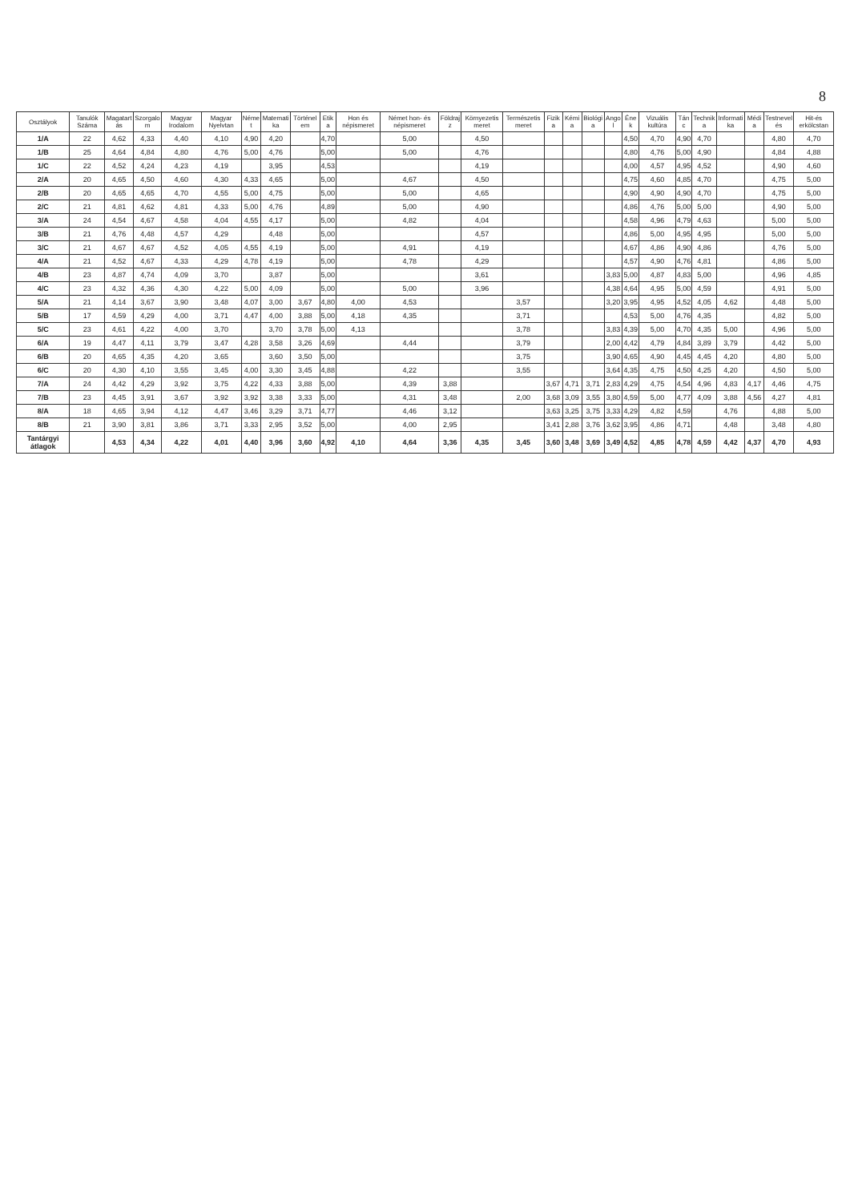8
| Osztályok | Tanulók Száma | Magatartás | Szorgalom | Magyar Irodalom | Magyar Nyelvtan | Német | Matematika | Történelem | Etika | Hon és népismeret | Német hon- és népismeret | Földrajz | Környezetismeret | Természetismeret | Fizika | Kémia | Biológia | Angol | Ének | Vizuális kultúra | Tánc | Technika | Informatika | Média | Testnevelés | Hit-és erkölcstan |
| --- | --- | --- | --- | --- | --- | --- | --- | --- | --- | --- | --- | --- | --- | --- | --- | --- | --- | --- | --- | --- | --- | --- | --- | --- | --- | --- |
| 1/A | 22 | 4,62 | 4,33 | 4,40 | 4,10 | 4,90 | 4,20 | | 4,70 | | 5,00 | | 4,50 | | | | | | 4,50 | 4,70 | 4,90 | 4,70 | | | 4,80 | 4,70 |
| 1/B | 25 | 4,64 | 4,84 | 4,80 | 4,76 | 5,00 | 4,76 | | 5,00 | | 5,00 | | 4,76 | | | | | | 4,80 | 4,76 | 5,00 | 4,90 | | | 4,84 | 4,88 |
| 1/C | 22 | 4,52 | 4,24 | 4,23 | 4,19 | | 3,95 | | 4,53 | | | | 4,19 | | | | | | 4,00 | 4,57 | 4,95 | 4,52 | | | 4,90 | 4,60 |
| 2/A | 20 | 4,65 | 4,50 | 4,60 | 4,30 | 4,33 | 4,65 | | 5,00 | | 4,67 | | 4,50 | | | | | | 4,75 | 4,60 | 4,85 | 4,70 | | | 4,75 | 5,00 |
| 2/B | 20 | 4,65 | 4,65 | 4,70 | 4,55 | 5,00 | 4,75 | | 5,00 | | 5,00 | | 4,65 | | | | | | 4,90 | 4,90 | 4,90 | 4,70 | | | 4,75 | 5,00 |
| 2/C | 21 | 4,81 | 4,62 | 4,81 | 4,33 | 5,00 | 4,76 | | 4,89 | | 5,00 | | 4,90 | | | | | | 4,86 | 4,76 | 5,00 | 5,00 | | | 4,90 | 5,00 |
| 3/A | 24 | 4,54 | 4,67 | 4,58 | 4,04 | 4,55 | 4,17 | | 5,00 | | 4,82 | | 4,04 | | | | | | 4,58 | 4,96 | 4,79 | 4,63 | | | 5,00 | 5,00 |
| 3/B | 21 | 4,76 | 4,48 | 4,57 | 4,29 | | 4,48 | | 5,00 | | | | 4,57 | | | | | | 4,86 | 5,00 | 4,95 | 4,95 | | | 5,00 | 5,00 |
| 3/C | 21 | 4,67 | 4,67 | 4,52 | 4,05 | 4,55 | 4,19 | | 5,00 | | 4,91 | | 4,19 | | | | | | 4,67 | 4,86 | 4,90 | 4,86 | | | 4,76 | 5,00 |
| 4/A | 21 | 4,52 | 4,67 | 4,33 | 4,29 | 4,78 | 4,19 | | 5,00 | | 4,78 | | 4,29 | | | | | | 4,57 | 4,90 | 4,76 | 4,81 | | | 4,86 | 5,00 |
| 4/B | 23 | 4,87 | 4,74 | 4,09 | 3,70 | | 3,87 | | 5,00 | | | | 3,61 | | | | | 3,83 | 5,00 | 4,87 | 4,83 | 5,00 | | | 4,96 | 4,85 |
| 4/C | 23 | 4,32 | 4,36 | 4,30 | 4,22 | 5,00 | 4,09 | | 5,00 | | 5,00 | | 3,96 | | | | | 4,38 | 4,64 | 4,95 | 5,00 | 4,59 | | | 4,91 | 5,00 |
| 5/A | 21 | 4,14 | 3,67 | 3,90 | 3,48 | 4,07 | 3,00 | 3,67 | 4,80 | 4,00 | 4,53 | | | 3,57 | | | | 3,20 | 3,95 | 4,95 | 4,52 | 4,05 | 4,62 | | 4,48 | 5,00 |
| 5/B | 17 | 4,59 | 4,29 | 4,00 | 3,71 | 4,47 | 4,00 | 3,88 | 5,00 | 4,18 | 4,35 | | | 3,71 | | | | | 4,53 | 5,00 | 4,76 | 4,35 | | | 4,82 | 5,00 |
| 5/C | 23 | 4,61 | 4,22 | 4,00 | 3,70 | | 3,70 | 3,78 | 5,00 | 4,13 | | | | 3,78 | | | | 3,83 | 4,39 | 5,00 | 4,70 | 4,35 | 5,00 | | 4,96 | 5,00 |
| 6/A | 19 | 4,47 | 4,11 | 3,79 | 3,47 | 4,28 | 3,58 | 3,26 | 4,69 | | 4,44 | | | 3,79 | | | | 2,00 | 4,42 | 4,79 | 4,84 | 3,89 | 3,79 | | 4,42 | 5,00 |
| 6/B | 20 | 4,65 | 4,35 | 4,20 | 3,65 | | 3,60 | 3,50 | 5,00 | | | | | 3,75 | | | | 3,90 | 4,65 | 4,90 | 4,45 | 4,45 | 4,20 | | 4,80 | 5,00 |
| 6/C | 20 | 4,30 | 4,10 | 3,55 | 3,45 | 4,00 | 3,30 | 3,45 | 4,88 | | 4,22 | | | 3,55 | | | | 3,64 | 4,35 | 4,75 | 4,50 | 4,25 | 4,20 | | 4,50 | 5,00 |
| 7/A | 24 | 4,42 | 4,29 | 3,92 | 3,75 | 4,22 | 4,33 | 3,88 | 5,00 | | 4,39 | 3,88 | | | 3,67 | 4,71 | 3,71 | 2,83 | 4,29 | 4,75 | 4,54 | 4,96 | 4,83 | 4,17 | 4,46 | 4,75 |
| 7/B | 23 | 4,45 | 3,91 | 3,67 | 3,92 | 3,92 | 3,38 | 3,33 | 5,00 | | 4,31 | 3,48 | | 2,00 | 3,68 | 3,09 | 3,55 | 3,80 | 4,59 | 5,00 | 4,77 | 4,09 | 3,88 | 4,56 | 4,27 | 4,81 |
| 8/A | 18 | 4,65 | 3,94 | 4,12 | 4,47 | 3,46 | 3,29 | 3,71 | 4,77 | | 4,46 | 3,12 | | | 3,63 | 3,25 | 3,75 | 3,33 | 4,29 | 4,82 | 4,59 | | 4,76 | | 4,88 | 5,00 |
| 8/B | 21 | 3,90 | 3,81 | 3,86 | 3,71 | 3,33 | 2,95 | 3,52 | 5,00 | | 4,00 | 2,95 | | | 3,41 | 2,88 | 3,76 | 3,62 | 3,95 | 4,86 | 4,71 | | 4,48 | | 3,48 | 4,80 |
| Tantárgyi átlagok | | 4,53 | 4,34 | 4,22 | 4,01 | 4,40 | 3,96 | 3,60 | 4,92 | 4,10 | 4,64 | 3,36 | 4,35 | 3,45 | 3,60 | 3,48 | 3,69 | 3,49 | 4,52 | 4,85 | 4,78 | 4,59 | 4,42 | 4,37 | 4,70 | 4,93 |